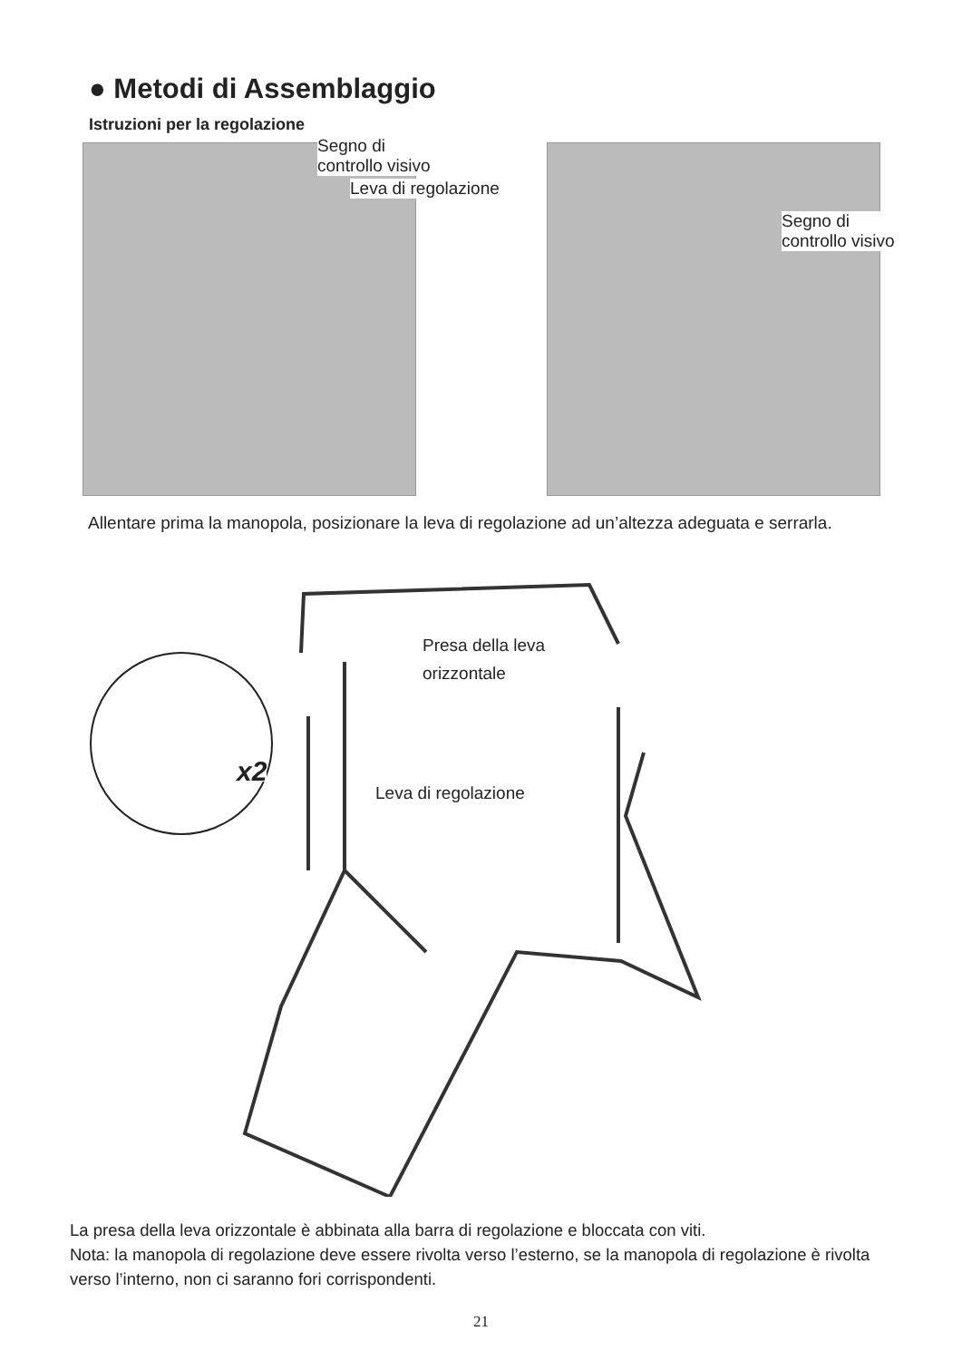● Metodi di Assemblaggio
Istruzioni per la regolazione
Segno di
controllo visivo
Leva di regolazione
Segno di
controllo visivo
Allentare prima la manopola, posizionare la leva di regolazione ad un’altezza adeguata e serrarla.
Presa della leva
orizzontale
x2 Leva di regolazione
La presa della leva orizzontale è abbinata alla barra di regolazione e bloccata con viti.
Nota: la manopola di regolazione deve essere rivolta verso l’esterno, se la manopola di regolazione è rivolta verso l’interno, non ci saranno fori corrispondenti.
21